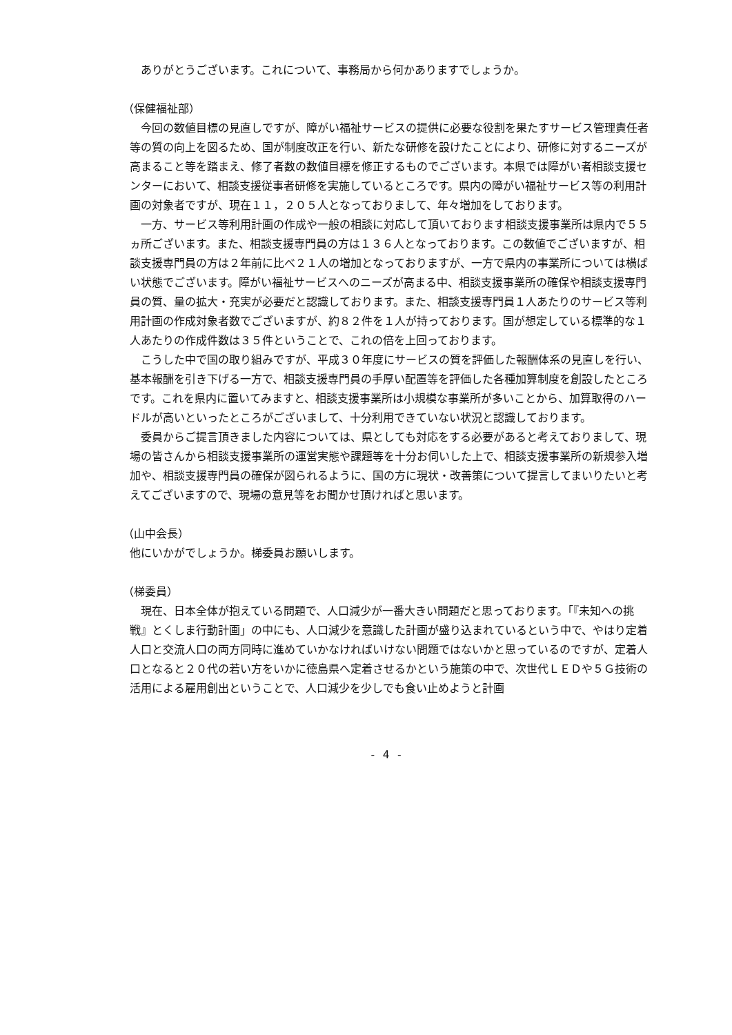ありがとうございます。これについて、事務局から何かありますでしょうか。
（保健福祉部）
今回の数値目標の見直しですが、障がい福祉サービスの提供に必要な役割を果たすサービス管理責任者等の質の向上を図るため、国が制度改正を行い、新たな研修を設けたことにより、研修に対するニーズが高まること等を踏まえ、修了者数の数値目標を修正するものでございます。本県では障がい者相談支援センターにおいて、相談支援従事者研修を実施しているところです。県内の障がい福祉サービス等の利用計画の対象者ですが、現在１１，２０５人となっておりまして、年々増加をしております。
一方、サービス等利用計画の作成や一般の相談に対応して頂いております相談支援事業所は県内で５５ヵ所ございます。また、相談支援専門員の方は１３６人となっております。この数値でございますが、相談支援専門員の方は２年前に比べ２１人の増加となっておりますが、一方で県内の事業所については横ばい状態でございます。障がい福祉サービスへのニーズが高まる中、相談支援事業所の確保や相談支援専門員の質、量の拡大・充実が必要だと認識しております。また、相談支援専門員１人あたりのサービス等利用計画の作成対象者数でございますが、約８２件を１人が持っております。国が想定している標準的な１人あたりの作成件数は３５件ということで、これの倍を上回っております。
こうした中で国の取り組みですが、平成３０年度にサービスの質を評価した報酬体系の見直しを行い、基本報酬を引き下げる一方で、相談支援専門員の手厚い配置等を評価した各種加算制度を創設したところです。これを県内に置いてみますと、相談支援事業所は小規模な事業所が多いことから、加算取得のハードルが高いといったところがございまして、十分利用できていない状況と認識しております。
委員からご提言頂きました内容については、県としても対応をする必要があると考えておりまして、現場の皆さんから相談支援事業所の運営実態や課題等を十分お伺いした上で、相談支援事業所の新規参入増加や、相談支援専門員の確保が図られるように、国の方に現状・改善策について提言してまいりたいと考えてございますので、現場の意見等をお聞かせ頂ければと思います。
（山中会長）
他にいかがでしょうか。梯委員お願いします。
（梯委員）
現在、日本全体が抱えている問題で、人口減少が一番大きい問題だと思っております。「『未知への挑戦』とくしま行動計画」の中にも、人口減少を意識した計画が盛り込まれているという中で、やはり定着人口と交流人口の両方同時に進めていかなければいけない問題ではないかと思っているのですが、定着人口となると２０代の若い方をいかに徳島県へ定着させるかという施策の中で、次世代ＬＥＤや５Ｇ技術の活用による雇用創出ということで、人口減少を少しでも食い止めようと計画
- 4 -